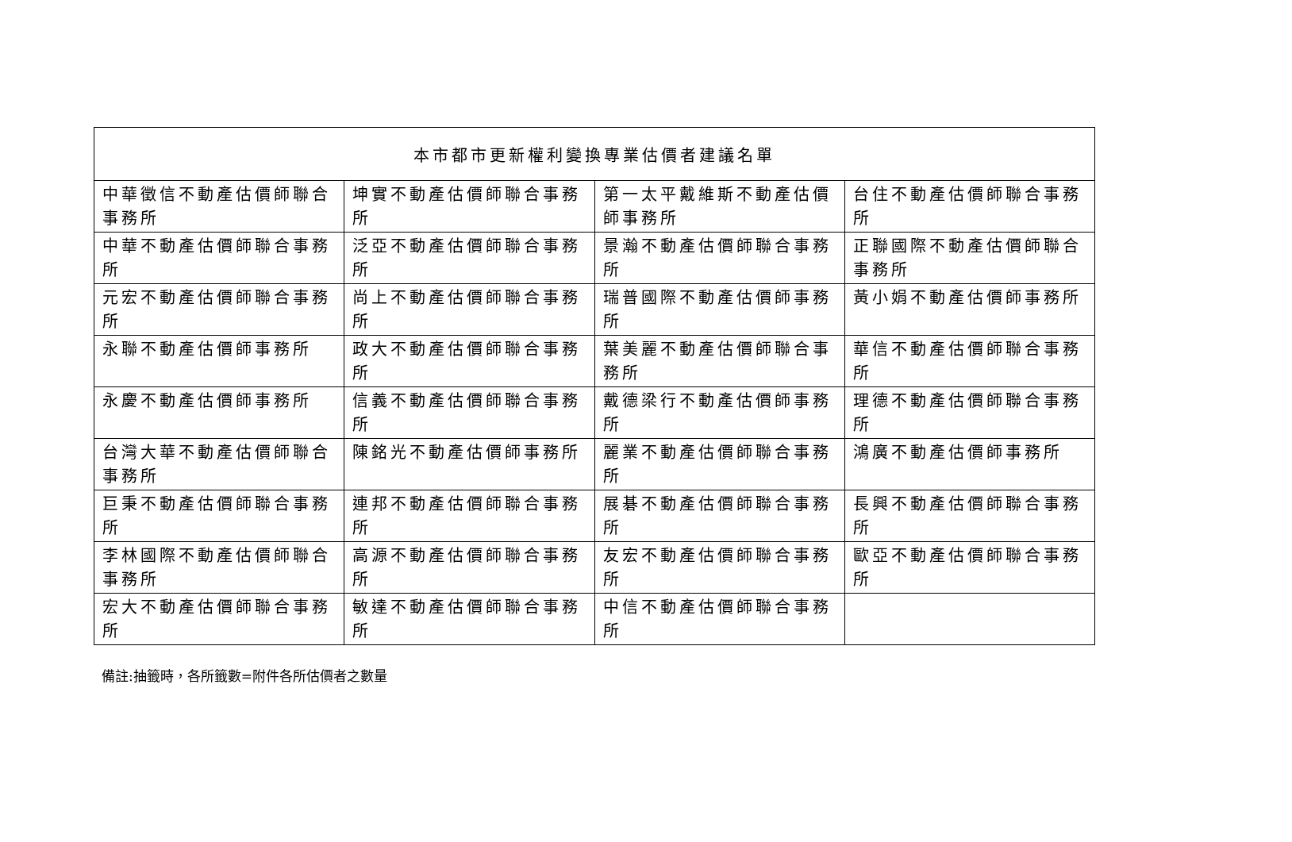| 本市都市更新權利變換專業估價者建議名單 | | | |
| --- | --- | --- | --- |
| 中華徵信不動產估價師聯合事務所 | 坤實不動產估價師聯合事務所 | 第一太平戴維斯不動產估價師事務所 | 台住不動產估價師聯合事務所 |
| 中華不動產估價師聯合事務所 | 泛亞不動產估價師聯合事務所 | 景瀚不動產估價師聯合事務所 | 正聯國際不動產估價師聯合事務所 |
| 元宏不動產估價師聯合事務所 | 尚上不動產估價師聯合事務所 | 瑞普國際不動產估價師事務所 | 黃小娟不動產估價師事務所 |
| 永聯不動產估價師事務所 | 政大不動產估價師聯合事務所 | 葉美麗不動產估價師聯合事務所 | 華信不動產估價師聯合事務所 |
| 永慶不動產估價師事務所 | 信義不動產估價師聯合事務所 | 戴德梁行不動產估價師事務所 | 理德不動產估價師聯合事務所 |
| 台灣大華不動產估價師聯合事務所 | 陳銘光不動產估價師事務所 | 麗業不動產估價師聯合事務所 | 鴻廣不動產估價師事務所 |
| 巨秉不動產估價師聯合事務所 | 連邦不動產估價師聯合事務所 | 展碁不動產估價師聯合事務所 | 長興不動產估價師聯合事務所 |
| 李林國際不動產估價師聯合事務所 | 高源不動產估價師聯合事務所 | 友宏不動產估價師聯合事務所 | 歐亞不動產估價師聯合事務所 |
| 宏大不動產估價師聯合事務所 | 敏達不動產估價師聯合事務所 | 中信不動產估價師聯合事務所 | |
備註:抽籤時，各所籤數=附件各所估價者之數量